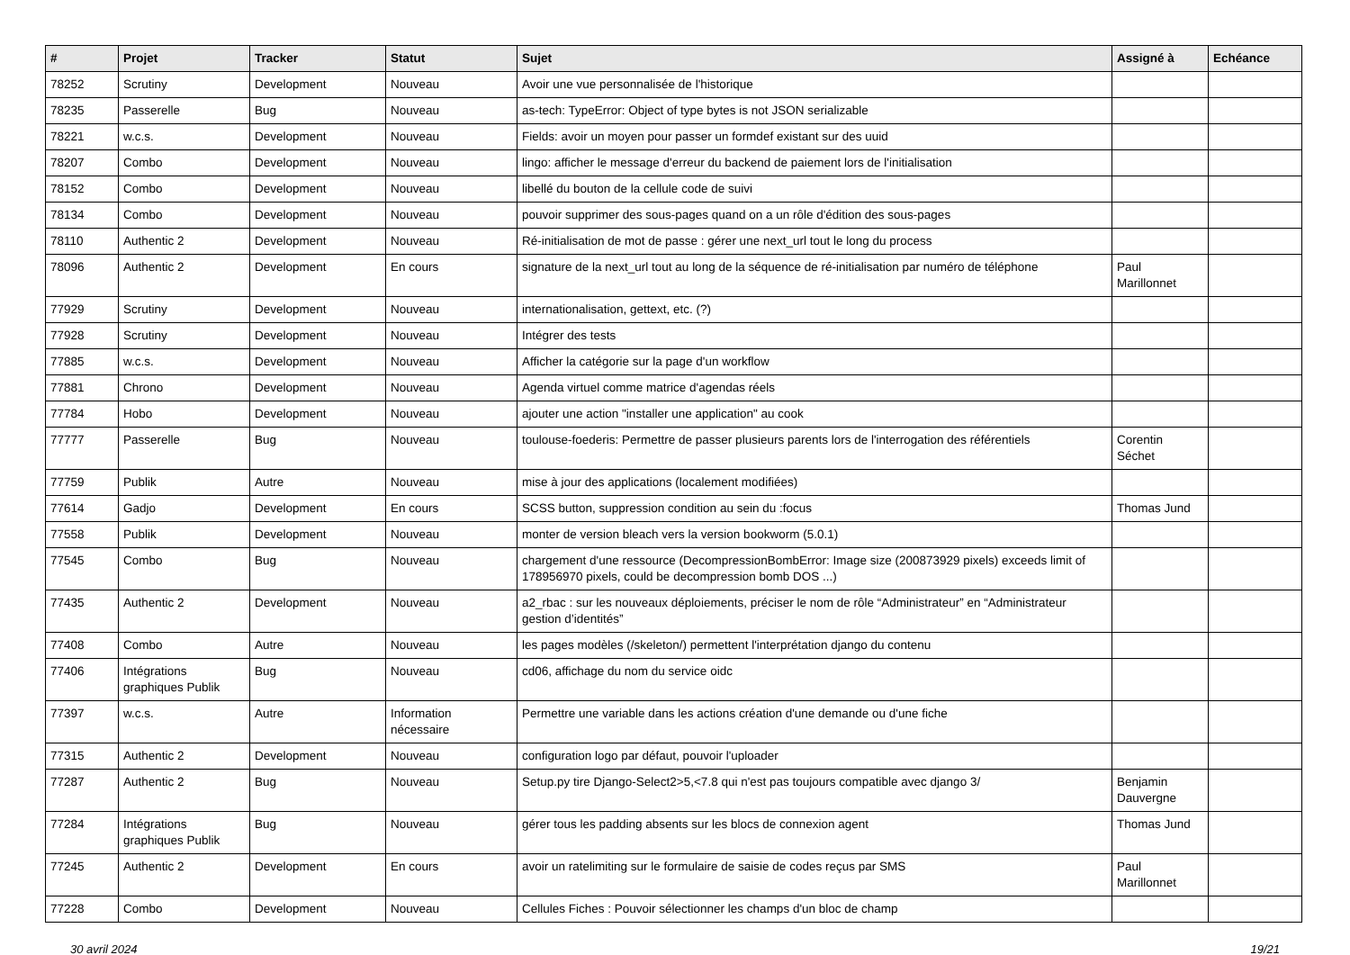| # | Projet | Tracker | Statut | Sujet | Assigné à | Echéance |
| --- | --- | --- | --- | --- | --- | --- |
| 78252 | Scrutiny | Development | Nouveau | Avoir une vue personnalisée de l'historique | | |
| 78235 | Passerelle | Bug | Nouveau | as-tech: TypeError: Object of type bytes is not JSON serializable | | |
| 78221 | w.c.s. | Development | Nouveau | Fields: avoir un moyen pour passer un formdef existant sur des uuid | | |
| 78207 | Combo | Development | Nouveau | lingo: afficher le message d'erreur du backend de paiement lors de l'initialisation | | |
| 78152 | Combo | Development | Nouveau | libellé du bouton de la cellule code de suivi | | |
| 78134 | Combo | Development | Nouveau | pouvoir supprimer des sous-pages quand on a un rôle d'édition des sous-pages | | |
| 78110 | Authentic 2 | Development | Nouveau | Ré-initialisation de mot de passe : gérer une next_url tout le long du process | | |
| 78096 | Authentic 2 | Development | En cours | signature de la next_url tout au long de la séquence de ré-initialisation par numéro de téléphone | Paul Marillonnet | |
| 77929 | Scrutiny | Development | Nouveau | internationalisation, gettext, etc. (?) | | |
| 77928 | Scrutiny | Development | Nouveau | Intégrer des tests | | |
| 77885 | w.c.s. | Development | Nouveau | Afficher la catégorie sur la page d'un workflow | | |
| 77881 | Chrono | Development | Nouveau | Agenda virtuel comme matrice d'agendas réels | | |
| 77784 | Hobo | Development | Nouveau | ajouter une action "installer une application" au cook | | |
| 77777 | Passerelle | Bug | Nouveau | toulouse-foederis: Permettre de passer plusieurs parents lors de l'interrogation des référentiels | Corentin Séchet | |
| 77759 | Publik | Autre | Nouveau | mise à jour des applications (localement modifiées) | | |
| 77614 | Gadjo | Development | En cours | SCSS button, suppression condition au sein du :focus | Thomas Jund | |
| 77558 | Publik | Development | Nouveau | monter de version bleach vers la version bookworm (5.0.1) | | |
| 77545 | Combo | Bug | Nouveau | chargement d'une ressource (DecompressionBombError: Image size (200873929 pixels) exceeds limit of 178956970 pixels, could be decompression bomb DOS ...) | | |
| 77435 | Authentic 2 | Development | Nouveau | a2_rbac : sur les nouveaux déploiements, préciser le nom de rôle “Administrateur” en “Administrateur gestion d’identités” | | |
| 77408 | Combo | Autre | Nouveau | les pages modèles (/skeleton/) permettent l'interprétation django du contenu | | |
| 77406 | Intégrations graphiques Publik | Bug | Nouveau | cd06, affichage du nom du service oidc | | |
| 77397 | w.c.s. | Autre | Information nécessaire | Permettre une variable dans les actions création d'une demande ou d'une fiche | | |
| 77315 | Authentic 2 | Development | Nouveau | configuration logo par défaut, pouvoir l'uploader | | |
| 77287 | Authentic 2 | Bug | Nouveau | Setup.py tire Django-Select2>5,<7.8 qui n'est pas toujours compatible avec django 3/ | Benjamin Dauvergne | |
| 77284 | Intégrations graphiques Publik | Bug | Nouveau | gérer tous les padding absents sur les blocs de connexion agent | Thomas Jund | |
| 77245 | Authentic 2 | Development | En cours | avoir un ratelimiting sur le formulaire de saisie de codes reçus par SMS | Paul Marillonnet | |
| 77228 | Combo | Development | Nouveau | Cellules Fiches : Pouvoir sélectionner les champs d'un bloc de champ | | |
30 avril 2024 19/21